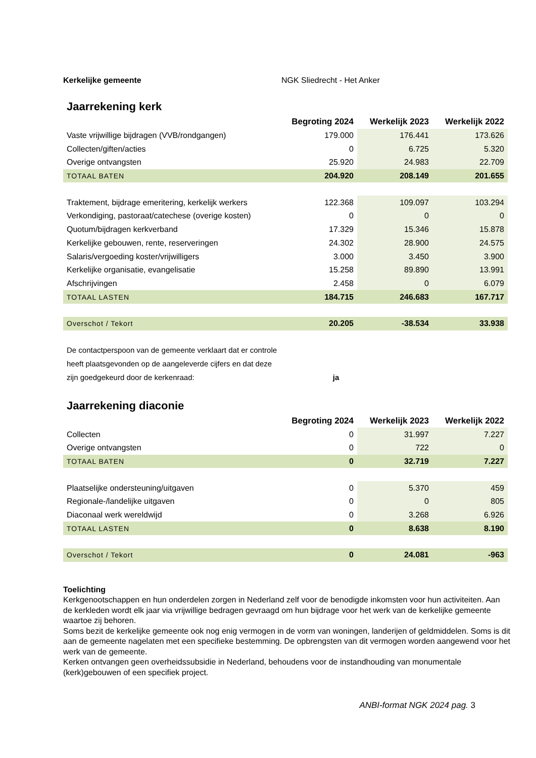Kerkelijke gemeente NGK Sliedrecht - Het Anker
Jaarrekening kerk
| | Begroting 2024 | Werkelijk 2023 | Werkelijk 2022 |
| Vaste vrijwillige bijdragen (VVB/rondgangen) | 179.000 | 176.441 | 173.626 |
| Collecten/giften/acties | 0 | 6.725 | 5.320 |
| Overige ontvangsten | 25.920 | 24.983 | 22.709 |
| TOTAAL BATEN | 204.920 | 208.149 | 201.655 |
| Traktement, bijdrage emeritering, kerkelijk werkers | 122.368 | 109.097 | 103.294 |
| Verkondiging, pastoraat/catechese (overige kosten) | 0 | 0 | 0 |
| Quotum/bijdragen kerkverband | 17.329 | 15.346 | 15.878 |
| Kerkelijke gebouwen, rente, reserveringen | 24.302 | 28.900 | 24.575 |
| Salaris/vergoeding koster/vrijwilligers | 3.000 | 3.450 | 3.900 |
| Kerkelijke organisatie, evangelisatie | 15.258 | 89.890 | 13.991 |
| Afschrijvingen | 2.458 | 0 | 6.079 |
| TOTAAL LASTEN | 184.715 | 246.683 | 167.717 |
| Overschot / Tekort | 20.205 | -38.534 | 33.938 |
De contactperspoon van de gemeente verklaart dat er controle
heeft plaatsgevonden op de aangeleverde cijfers en dat deze
zijn goedgekeurd door de kerkenraad: ja
Jaarrekening diaconie
| | Begroting 2024 | Werkelijk 2023 | Werkelijk 2022 |
| Collecten | 0 | 31.997 | 7.227 |
| Overige ontvangsten | 0 | 722 | 0 |
| TOTAAL BATEN | 0 | 32.719 | 7.227 |
| Plaatselijke ondersteuning/uitgaven | 0 | 5.370 | 459 |
| Regionale-/landelijke uitgaven | 0 | 0 | 805 |
| Diaconaal werk wereldwijd | 0 | 3.268 | 6.926 |
| TOTAAL LASTEN | 0 | 8.638 | 8.190 |
| Overschot / Tekort | 0 | 24.081 | -963 |
Toelichting
Kerkgenootschappen en hun onderdelen zorgen in Nederland zelf voor de benodigde inkomsten voor hun activiteiten. Aan de kerkleden wordt elk jaar via vrijwillige bedragen gevraagd om hun bijdrage voor het werk van de kerkelijke gemeente waartoe zij behoren.
Soms bezit de kerkelijke gemeente ook nog enig vermogen in de vorm van woningen, landerijen of geldmiddelen. Soms is dit aan de gemeente nagelaten met een specifieke bestemming. De opbrengsten van dit vermogen worden aangewend voor het werk van de gemeente.
Kerken ontvangen geen overheidssubsidie in Nederland, behoudens voor de instandhouding van monumentale (kerk)gebouwen of een specifiek project.
ANBI-format NGK 2024 pag. 3